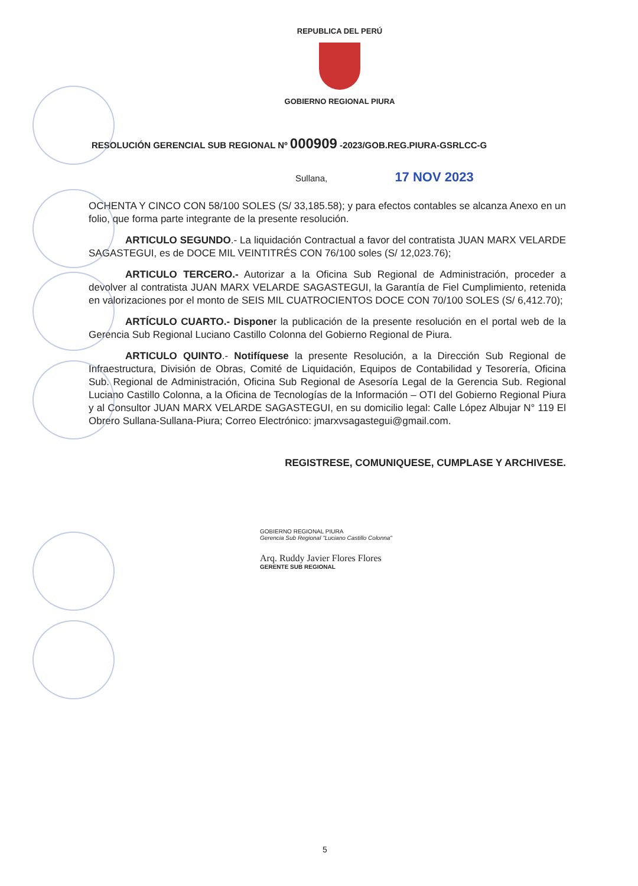REPUBLICA DEL PERÚ
GOBIERNO REGIONAL PIURA
RESOLUCIÓN GERENCIAL SUB REGIONAL Nº 000909 -2023/GOB.REG.PIURA-GSRLCC-G
Sullana, 17 NOV 2023
OCHENTA Y CINCO CON 58/100 SOLES (S/ 33,185.58); y para efectos contables se alcanza Anexo en un folio, que forma parte integrante de la presente resolución.
ARTICULO SEGUNDO.- La liquidación Contractual a favor del contratista JUAN MARX VELARDE SAGASTEGUI, es de DOCE MIL VEINTITRÉS CON 76/100 soles (S/ 12,023.76);
ARTICULO TERCERO.- Autorizar a la Oficina Sub Regional de Administración, proceder a devolver al contratista JUAN MARX VELARDE SAGASTEGUI, la Garantía de Fiel Cumplimiento, retenida en valorizaciones por el monto de SEIS MIL CUATROCIENTOS DOCE CON 70/100 SOLES (S/ 6,412.70);
ARTÍCULO CUARTO.- Disponer la publicación de la presente resolución en el portal web de la Gerencia Sub Regional Luciano Castillo Colonna del Gobierno Regional de Piura.
ARTICULO QUINTO.- Notifíquese la presente Resolución, a la Dirección Sub Regional de Infraestructura, División de Obras, Comité de Liquidación, Equipos de Contabilidad y Tesorería, Oficina Sub. Regional de Administración, Oficina Sub Regional de Asesoría Legal de la Gerencia Sub. Regional Luciano Castillo Colonna, a la Oficina de Tecnologías de la Información – OTI del Gobierno Regional Piura y al Consultor JUAN MARX VELARDE SAGASTEGUI, en su domicilio legal: Calle López Albujar N° 119 El Obrero Sullana-Sullana-Piura; Correo Electrónico: jmarxvsagastegui@gmail.com.
REGISTRESE, COMUNIQUESE, CUMPLASE Y ARCHIVESE.
GOBIERNO REGIONAL PIURA
Gerencia Sub Regional "Luciano Castillo Colonna"
Arq. Ruddy Javier Flores Flores
GERENTE SUB REGIONAL
5